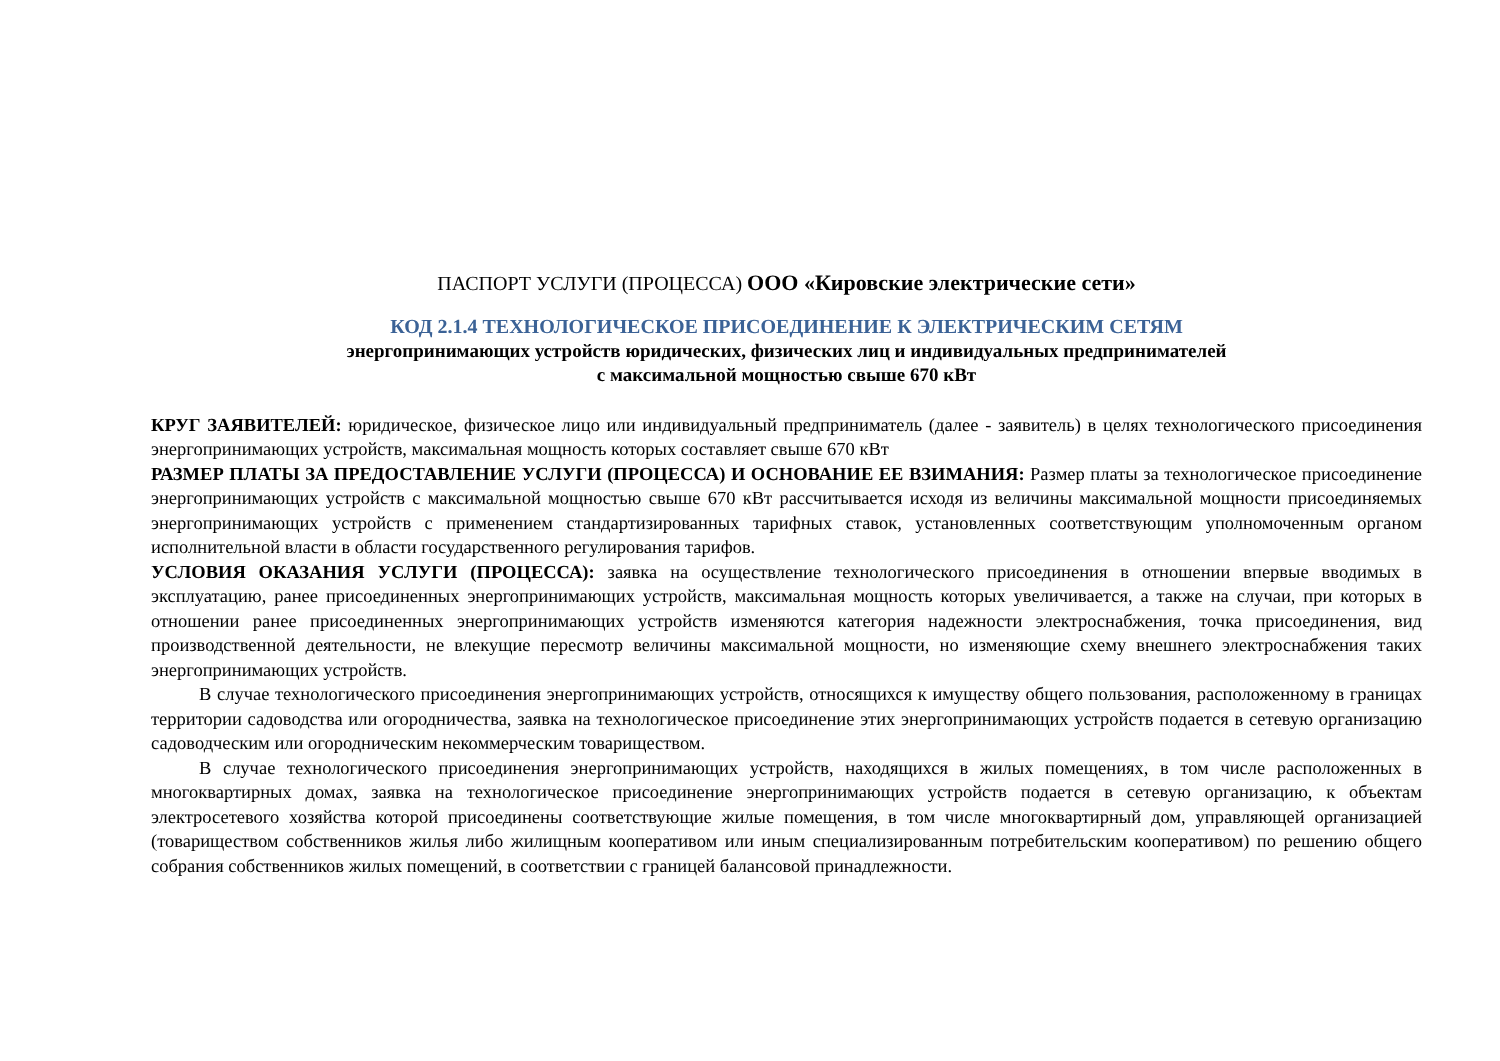ПАСПОРТ УСЛУГИ (ПРОЦЕССА) ООО «Кировские электрические сети»
КОД 2.1.4 ТЕХНОЛОГИЧЕСКОЕ ПРИСОЕДИНЕНИЕ К ЭЛЕКТРИЧЕСКИМ СЕТЯМ
энергопринимающих устройств юридических, физических лиц и индивидуальных предпринимателей
с максимальной мощностью свыше 670 кВт
КРУГ ЗАЯВИТЕЛЕЙ: юридическое, физическое лицо или индивидуальный предприниматель (далее - заявитель) в целях технологического присоединения энергопринимающих устройств, максимальная мощность которых составляет свыше 670 кВт
РАЗМЕР ПЛАТЫ ЗА ПРЕДОСТАВЛЕНИЕ УСЛУГИ (ПРОЦЕССА) И ОСНОВАНИЕ ЕЕ ВЗИМАНИЯ: Размер платы за технологическое присоединение энергопринимающих устройств с максимальной мощностью свыше 670 кВт рассчитывается исходя из величины максимальной мощности присоединяемых энергопринимающих устройств с применением стандартизированных тарифных ставок, установленных соответствующим уполномоченным органом исполнительной власти в области государственного регулирования тарифов.
УСЛОВИЯ ОКАЗАНИЯ УСЛУГИ (ПРОЦЕССА): заявка на осуществление технологического присоединения в отношении впервые вводимых в эксплуатацию, ранее присоединенных энергопринимающих устройств, максимальная мощность которых увеличивается, а также на случаи, при которых в отношении ранее присоединенных энергопринимающих устройств изменяются категория надежности электроснабжения, точка присоединения, вид производственной деятельности, не влекущие пересмотр величины максимальной мощности, но изменяющие схему внешнего электроснабжения таких энергопринимающих устройств.
В случае технологического присоединения энергопринимающих устройств, относящихся к имуществу общего пользования, расположенному в границах территории садоводства или огородничества, заявка на технологическое присоединение этих энергопринимающих устройств подается в сетевую организацию садоводческим или огородническим некоммерческим товариществом.
В случае технологического присоединения энергопринимающих устройств, находящихся в жилых помещениях, в том числе расположенных в многоквартирных домах, заявка на технологическое присоединение энергопринимающих устройств подается в сетевую организацию, к объектам электросетевого хозяйства которой присоединены соответствующие жилые помещения, в том числе многоквартирный дом, управляющей организацией (товариществом собственников жилья либо жилищным кооперативом или иным специализированным потребительским кооперативом) по решению общего собрания собственников жилых помещений, в соответствии с границей балансовой принадлежности.